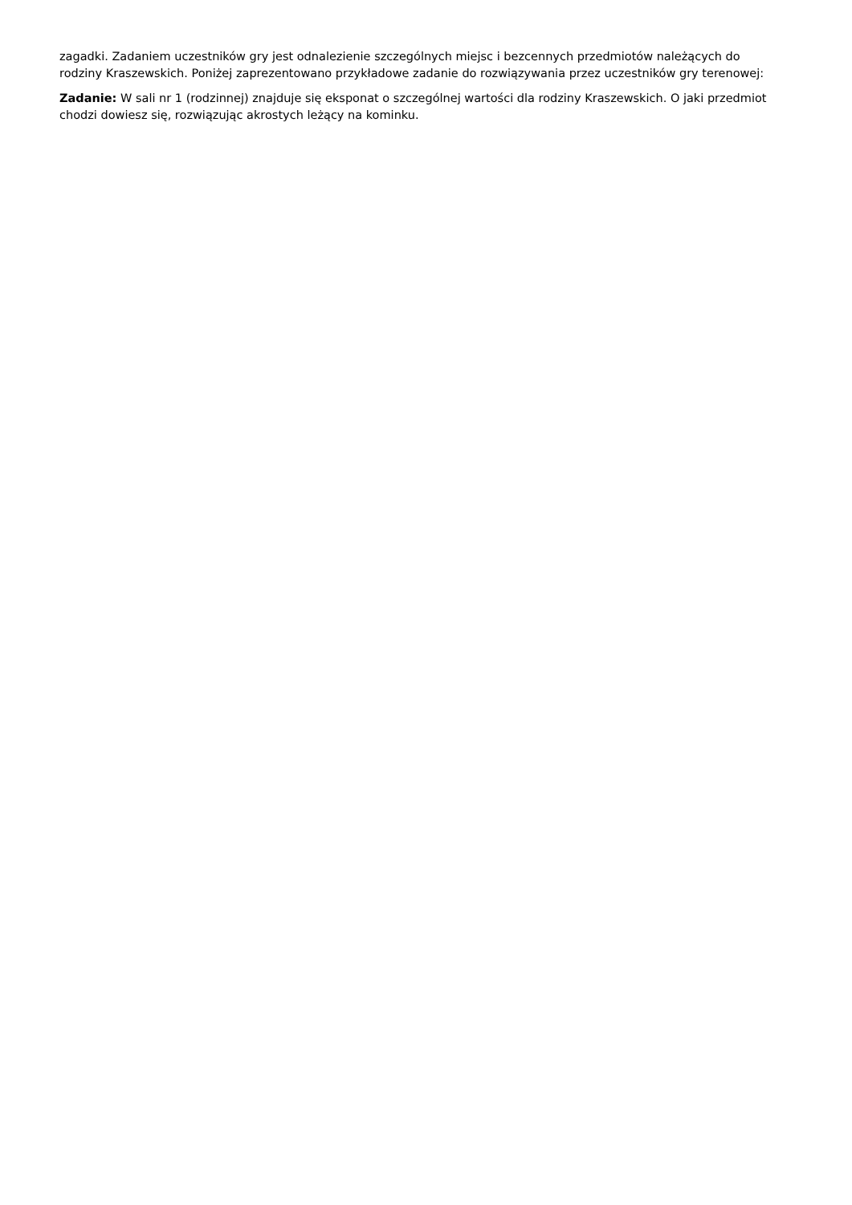zagadki. Zadaniem uczestników gry jest odnalezienie szczególnych miejsc i bezcennych przedmiotów należących do rodziny Kraszewskich. Poniżej zaprezentowano przykładowe zadanie do rozwiązywania przez uczestników gry terenowej:
Zadanie: W sali nr 1 (rodzinnej) znajduje się eksponat o szczególnej wartości dla rodziny Kraszewskich. O jaki przedmiot chodzi dowiesz się, rozwiązując akrostych leżący na kominku.